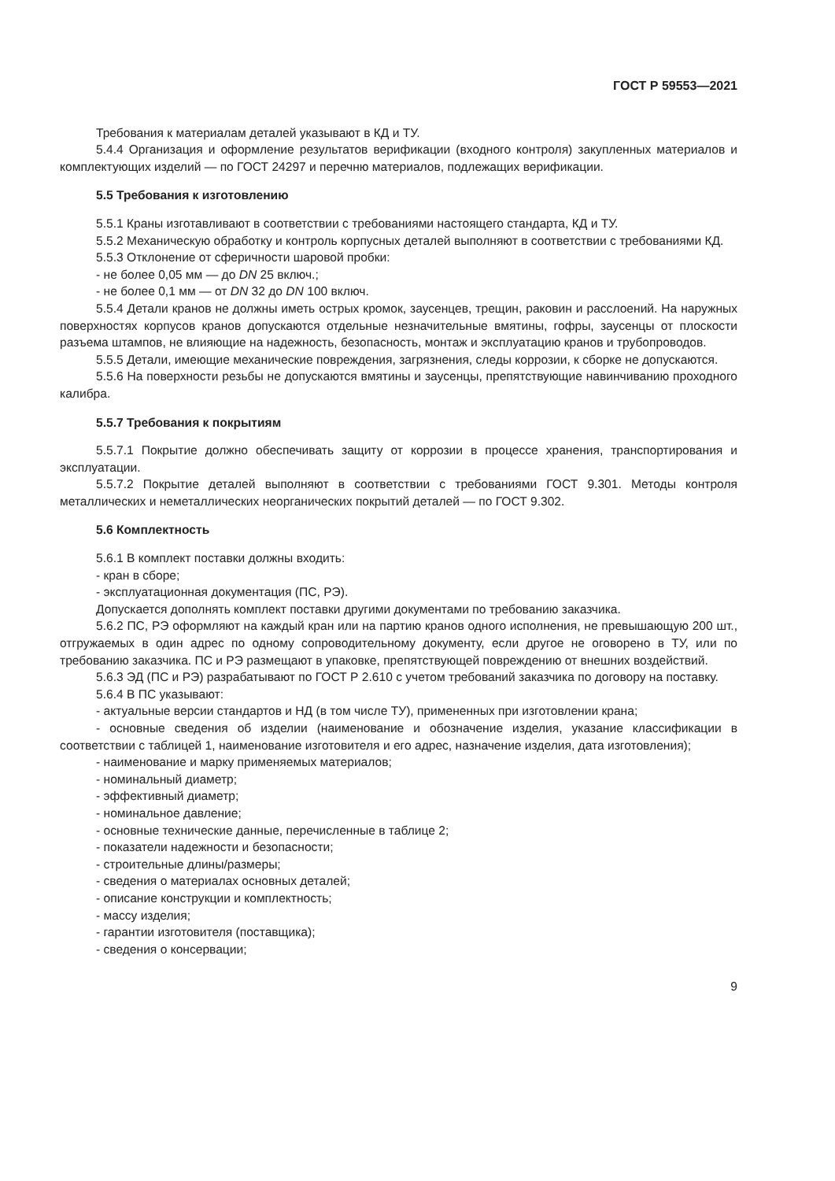ГОСТ Р 59553—2021
Требования к материалам деталей указывают в КД и ТУ.
5.4.4 Организация и оформление результатов верификации (входного контроля) закупленных материалов и комплектующих изделий — по ГОСТ 24297 и перечню материалов, подлежащих верификации.
5.5 Требования к изготовлению
5.5.1 Краны изготавливают в соответствии с требованиями настоящего стандарта, КД и ТУ.
5.5.2 Механическую обработку и контроль корпусных деталей выполняют в соответствии с требованиями КД.
5.5.3 Отклонение от сферичности шаровой пробки:
- не более 0,05 мм — до DN 25 включ.;
- не более 0,1 мм — от DN 32 до DN 100 включ.
5.5.4 Детали кранов не должны иметь острых кромок, заусенцев, трещин, раковин и расслоений. На наружных поверхностях корпусов кранов допускаются отдельные незначительные вмятины, гофры, заусенцы от плоскости разъема штампов, не влияющие на надежность, безопасность, монтаж и эксплуатацию кранов и трубопроводов.
5.5.5 Детали, имеющие механические повреждения, загрязнения, следы коррозии, к сборке не допускаются.
5.5.6 На поверхности резьбы не допускаются вмятины и заусенцы, препятствующие навинчиванию проходного калибра.
5.5.7 Требования к покрытиям
5.5.7.1 Покрытие должно обеспечивать защиту от коррозии в процессе хранения, транспортирования и эксплуатации.
5.5.7.2 Покрытие деталей выполняют в соответствии с требованиями ГОСТ 9.301. Методы контроля металлических и неметаллических неорганических покрытий деталей — по ГОСТ 9.302.
5.6 Комплектность
5.6.1 В комплект поставки должны входить:
- кран в сборе;
- эксплуатационная документация (ПС, РЭ).
Допускается дополнять комплект поставки другими документами по требованию заказчика.
5.6.2 ПС, РЭ оформляют на каждый кран или на партию кранов одного исполнения, не превышающую 200 шт., отгружаемых в один адрес по одному сопроводительному документу, если другое не оговорено в ТУ, или по требованию заказчика. ПС и РЭ размещают в упаковке, препятствующей повреждению от внешних воздействий.
5.6.3 ЭД (ПС и РЭ) разрабатывают по ГОСТ Р 2.610 с учетом требований заказчика по договору на поставку.
5.6.4 В ПС указывают:
- актуальные версии стандартов и НД (в том числе ТУ), примененных при изготовлении крана;
- основные сведения об изделии (наименование и обозначение изделия, указание классификации в соответствии с таблицей 1, наименование изготовителя и его адрес, назначение изделия, дата изготовления);
- наименование и марку применяемых материалов;
- номинальный диаметр;
- эффективный диаметр;
- номинальное давление;
- основные технические данные, перечисленные в таблице 2;
- показатели надежности и безопасности;
- строительные длины/размеры;
- сведения о материалах основных деталей;
- описание конструкции и комплектность;
- массу изделия;
- гарантии изготовителя (поставщика);
- сведения о консервации;
9